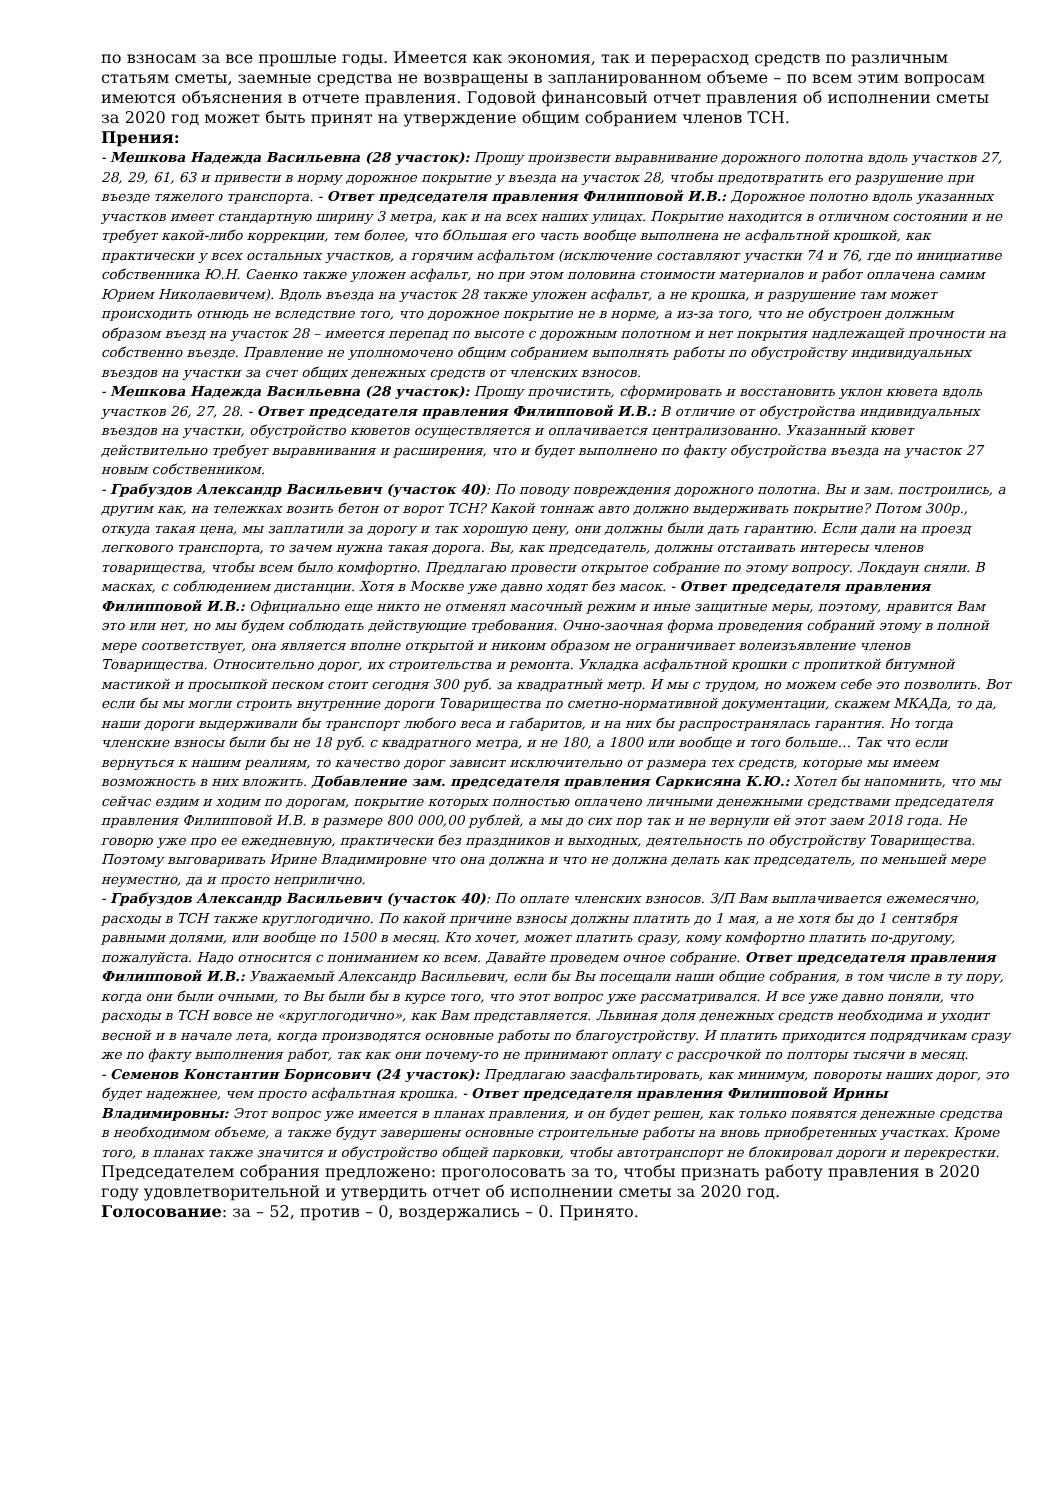по взносам за все прошлые годы. Имеется как экономия, так и перерасход средств по различным статьям сметы, заемные средства не возвращены в запланированном объеме – по всем этим вопросам имеются объяснения в отчете правления. Годовой финансовый отчет правления об исполнении сметы за 2020 год может быть принят на утверждение общим собранием членов ТСН.
Прения:
- Мешкова Надежда Васильевна (28 участок): Прошу произвести выравнивание дорожного полотна вдоль участков 27, 28, 29, 61, 63 и привести в норму дорожное покрытие у въезда на участок 28, чтобы предотвратить его разрушение при въезде тяжелого транспорта. - Ответ председателя правления Филипповой И.В.: Дорожное полотно вдоль указанных участков имеет стандартную ширину 3 метра, как и на всех наших улицах. Покрытие находится в отличном состоянии и не требует какой-либо коррекции, тем более, что бОльшая его часть вообще выполнена не асфальтной крошкой, как практически у всех остальных участков, а горячим асфальтом (исключение составляют участки 74 и 76, где по инициативе собственника Ю.Н. Саенко также уложен асфальт, но при этом половина стоимости материалов и работ оплачена самим Юрием Николаевичем). Вдоль въезда на участок 28 также уложен асфальт, а не крошка, и разрушение там может происходить отнюдь не вследствие того, что дорожное покрытие не в норме, а из-за того, что не обустроен должным образом въезд на участок 28 – имеется перепад по высоте с дорожным полотном и нет покрытия надлежащей прочности на собственно въезде. Правление не уполномочено общим собранием выполнять работы по обустройству индивидуальных въездов на участки за счет общих денежных средств от членских взносов.
- Мешкова Надежда Васильевна (28 участок): Прошу прочистить, сформировать и восстановить уклон кювета вдоль участков 26, 27, 28. - Ответ председателя правления Филипповой И.В.: В отличие от обустройства индивидуальных въездов на участки, обустройство кюветов осуществляется и оплачивается централизованно. Указанный кювет действительно требует выравнивания и расширения, что и будет выполнено по факту обустройства въезда на участок 27 новым собственником.
- Грабуздов Александр Васильевич (участок 40): По поводу повреждения дорожного полотна. Вы и зам. построились, а другим как, на тележках возить бетон от ворот ТСН? Какой тоннаж авто должно выдерживать покрытие? Потом 300р., откуда такая цена, мы заплатили за дорогу и так хорошую цену, они должны были дать гарантию. Если дали на проезд легкового транспорта, то зачем нужна такая дорога. Вы, как председатель, должны отстаивать интересы членов товарищества, чтобы всем было комфортно. Предлагаю провести открытое собрание по этому вопросу. Локдаун сняли. В масках, с соблюдением дистанции. Хотя в Москве уже давно ходят без масок. - Ответ председателя правления Филипповой И.В.: Официально еще никто не отменял масочный режим и иные защитные меры, поэтому, нравится Вам это или нет, но мы будем соблюдать действующие требования. Очно-заочная форма проведения собраний этому в полной мере соответствует, она является вполне открытой и никоим образом не ограничивает волеизъявление членов Товарищества. Относительно дорог, их строительства и ремонта. Укладка асфальтной крошки с пропиткой битумной мастикой и просыпкой песком стоит сегодня 300 руб. за квадратный метр. И мы с трудом, но можем себе это позволить. Вот если бы мы могли строить внутренние дороги Товарищества по сметно-нормативной документации, скажем МКАДа, то да, наши дороги выдерживали бы транспорт любого веса и габаритов, и на них бы распространялась гарантия. Но тогда членские взносы были бы не 18 руб. с квадратного метра, и не 180, а 1800 или вообще и того больше… Так что если вернуться к нашим реалиям, то качество дорог зависит исключительно от размера тех средств, которые мы имеем возможность в них вложить. Добавление зам. председателя правления Саркисяна К.Ю.: Хотел бы напомнить, что мы сейчас ездим и ходим по дорогам, покрытие которых полностью оплачено личными денежными средствами председателя правления Филипповой И.В. в размере 800 000,00 рублей, а мы до сих пор так и не вернули ей этот заем 2018 года. Не говорю уже про ее ежедневную, практически без праздников и выходных, деятельность по обустройству Товарищества. Поэтому выговаривать Ирине Владимировне что она должна и что не должна делать как председатель, по меньшей мере неуместно, да и просто неприлично.
- Грабуздов Александр Васильевич (участок 40): По оплате членских взносов. З/П Вам выплачивается ежемесячно, расходы в ТСН также круглогодично. По какой причине взносы должны платить до 1 мая, а не хотя бы до 1 сентября равными долями, или вообще по 1500 в месяц. Кто хочет, может платить сразу, кому комфортно платить по-другому, пожалуйста. Надо относится с пониманием ко всем. Давайте проведем очное собрание. Ответ председателя правления Филипповой И.В.: Уважаемый Александр Васильевич, если бы Вы посещали наши общие собрания, в том числе в ту пору, когда они были очными, то Вы были бы в курсе того, что этот вопрос уже рассматривался. И все уже давно поняли, что расходы в ТСН вовсе не «круглогодично», как Вам представляется. Львиная доля денежных средств необходима и уходит весной и в начале лета, когда производятся основные работы по благоустройству. И платить приходится подрядчикам сразу же по факту выполнения работ, так как они почему-то не принимают оплату с рассрочкой по полторы тысячи в месяц.
- Семенов Константин Борисович (24 участок): Предлагаю заасфальтировать, как минимум, повороты наших дорог, это будет надежнее, чем просто асфальтная крошка. - Ответ председателя правления Филипповой Ирины Владимировны: Этот вопрос уже имеется в планах правления, и он будет решен, как только появятся денежные средства в необходимом объеме, а также будут завершены основные строительные работы на вновь приобретенных участках. Кроме того, в планах также значится и обустройство общей парковки, чтобы автотранспорт не блокировал дороги и перекрестки.
Председателем собрания предложено: проголосовать за то, чтобы признать работу правления в 2020 году удовлетворительной и утвердить отчет об исполнении сметы за 2020 год.
Голосование: за – 52, против – 0, воздержались – 0. Принято.